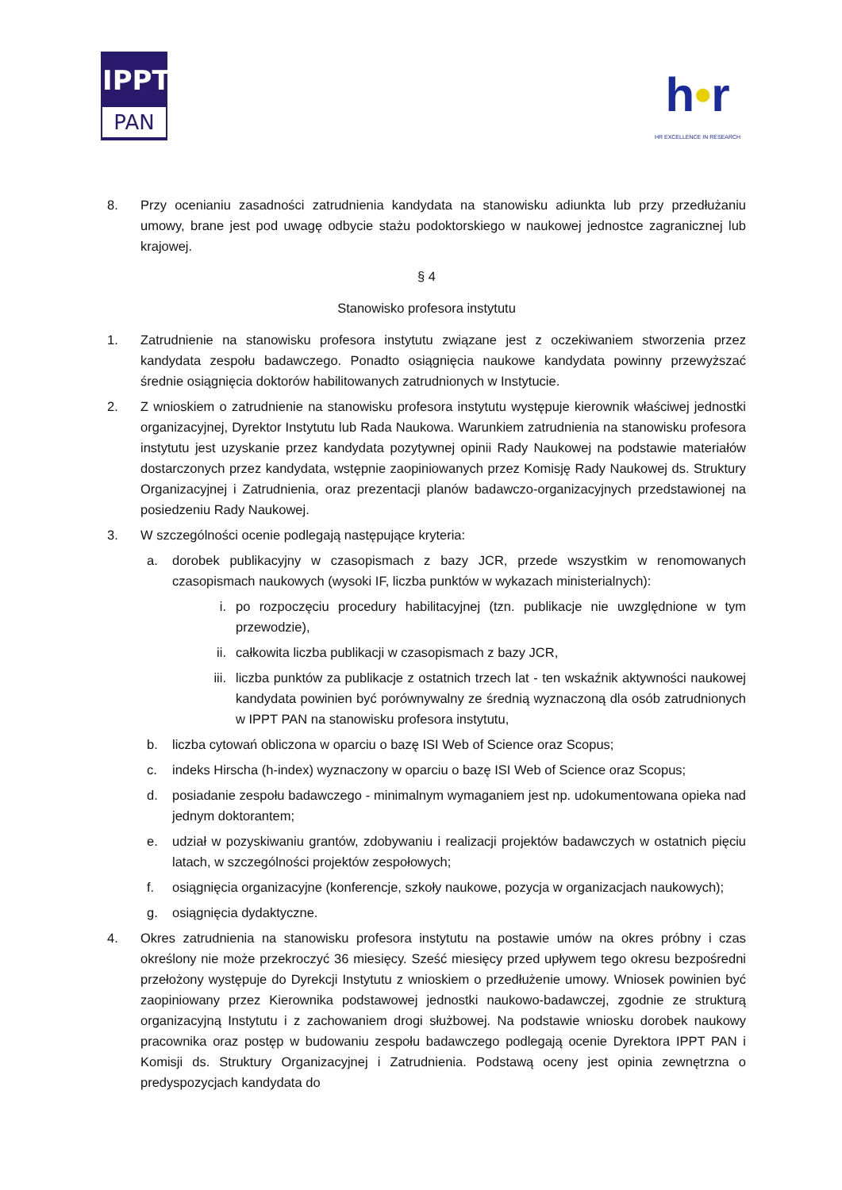IPPT
PAN
h•r
HR EXCELLENCE IN RESEARCH
8. Przy ocenianiu zasadności zatrudnienia kandydata na stanowisku adiunkta lub przy przedłużaniu umowy, brane jest pod uwagę odbycie stażu podoktorskiego w naukowej jednostce zagranicznej lub krajowej.
§ 4
Stanowisko profesora instytutu
1. Zatrudnienie na stanowisku profesora instytutu związane jest z oczekiwaniem stworzenia przez kandydata zespołu badawczego. Ponadto osiągnięcia naukowe kandydata powinny przewyższać średnie osiągnięcia doktorów habilitowanych zatrudnionych w Instytucie.
2. Z wnioskiem o zatrudnienie na stanowisku profesora instytutu występuje kierownik właściwej jednostki organizacyjnej, Dyrektor Instytutu lub Rada Naukowa. Warunkiem zatrudnienia na stanowisku profesora instytutu jest uzyskanie przez kandydata pozytywnej opinii Rady Naukowej na podstawie materiałów dostarczonych przez kandydata, wstępnie zaopiniowanych przez Komisję Rady Naukowej ds. Struktury Organizacyjnej i Zatrudnienia, oraz prezentacji planów badawczo-organizacyjnych przedstawionej na posiedzeniu Rady Naukowej.
3. W szczególności ocenie podlegają następujące kryteria:
a. dorobek publikacyjny w czasopismach z bazy JCR, przede wszystkim w renomowanych czasopismach naukowych (wysoki IF, liczba punktów w wykazach ministerialnych):
i. po rozpoczęciu procedury habilitacyjnej (tzn. publikacje nie uwzględnione w tym przewodzie),
ii. całkowita liczba publikacji w czasopismach z bazy JCR,
iii. liczba punktów za publikacje z ostatnich trzech lat - ten wskaźnik aktywności naukowej kandydata powinien być porównywalny ze średnią wyznaczoną dla osób zatrudnionych w IPPT PAN na stanowisku profesora instytutu,
b. liczba cytowań obliczona w oparciu o bazę ISI Web of Science oraz Scopus;
c. indeks Hirscha (h-index) wyznaczony w oparciu o bazę ISI Web of Science oraz Scopus;
d. posiadanie zespołu badawczego - minimalnym wymaganiem jest np. udokumentowana opieka nad jednym doktorantem;
e. udział w pozyskiwaniu grantów, zdobywaniu i realizacji projektów badawczych w ostatnich pięciu latach, w szczególności projektów zespołowych;
f. osiągnięcia organizacyjne (konferencje, szkoły naukowe, pozycja w organizacjach naukowych);
g. osiągnięcia dydaktyczne.
4. Okres zatrudnienia na stanowisku profesora instytutu na postawie umów na okres próbny i czas określony nie może przekroczyć 36 miesięcy. Sześć miesięcy przed upływem tego okresu bezpośredni przełożony występuje do Dyrekcji Instytutu z wnioskiem o przedłużenie umowy. Wniosek powinien być zaopiniowany przez Kierownika podstawowej jednostki naukowo-badawczej, zgodnie ze strukturą organizacyjną Instytutu i z zachowaniem drogi służbowej. Na podstawie wniosku dorobek naukowy pracownika oraz postęp w budowaniu zespołu badawczego podlegają ocenie Dyrektora IPPT PAN i Komisji ds. Struktury Organizacyjnej i Zatrudnienia. Podstawą oceny jest opinia zewnętrzna o predyspozycjach kandydata do